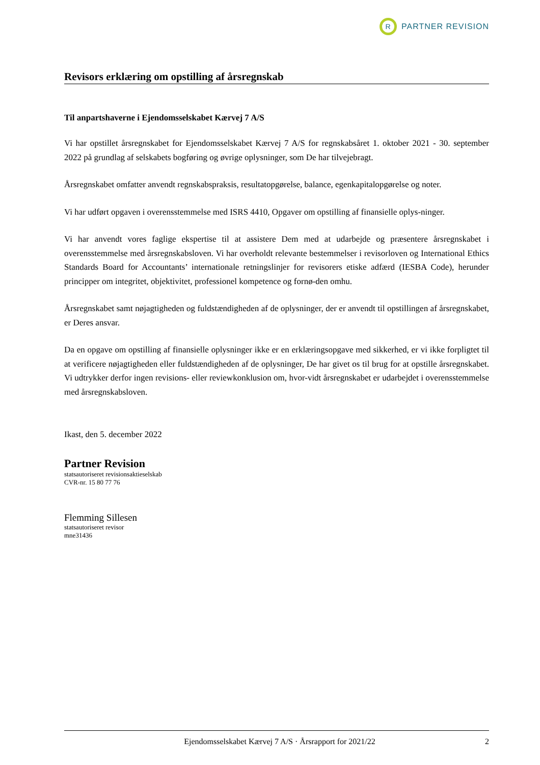R
PARTNER REVISION
Revisors erklæring om opstilling af årsregnskab
Til anpartshaverne i Ejendomsselskabet Kærvej 7 A/S
Vi har opstillet årsregnskabet for Ejendomsselskabet Kærvej 7 A/S for regnskabsåret 1. oktober 2021 - 30. september 2022 på grundlag af selskabets bogføring og øvrige oplysninger, som De har tilvejebragt.
Årsregnskabet omfatter anvendt regnskabspraksis, resultatopgørelse, balance, egenkapitalopgørelse og noter.
Vi har udført opgaven i overensstemmelse med ISRS 4410, Opgaver om opstilling af finansielle oplys-ninger.
Vi har anvendt vores faglige ekspertise til at assistere Dem med at udarbejde og præsentere årsregnskabet i overensstemmelse med årsregnskabsloven. Vi har overholdt relevante bestemmelser i revisorloven og International Ethics Standards Board for Accountants’ internationale retningslinjer for revisorers etiske adfærd (IESBA Code), herunder principper om integritet, objektivitet, professionel kompetence og fornø-den omhu.
Årsregnskabet samt nøjagtigheden og fuldstændigheden af de oplysninger, der er anvendt til opstillingen af årsregnskabet, er Deres ansvar.
Da en opgave om opstilling af finansielle oplysninger ikke er en erklæringsopgave med sikkerhed, er vi ikke forpligtet til at verificere nøjagtigheden eller fuldstændigheden af de oplysninger, De har givet os til brug for at opstille årsregnskabet. Vi udtrykker derfor ingen revisions- eller reviewkonklusion om, hvor-vidt årsregnskabet er udarbejdet i overensstemmelse med årsregnskabsloven.
Ikast, den 5. december 2022
Partner Revision
statsautoriseret revisionsaktieselskab
CVR-nr. 15 80 77 76
Flemming Sillesen
statsautoriseret revisor
mne31436
Ejendomsselskabet Kærvej 7 A/S · Årsrapport for 2021/22 2